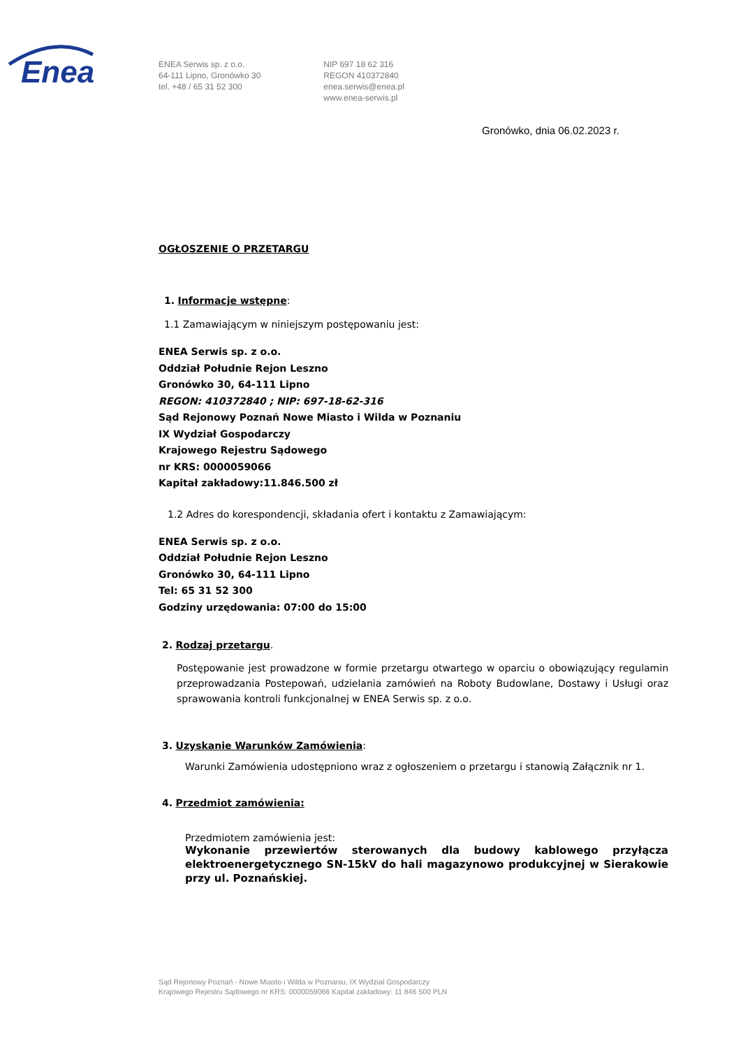Enea
ENEA Serwis sp. z o.o.
64-111 Lipno, Gronówko 30
tel. +48 / 65 31 52 300
NIP 697 18 62 316
REGON 410372840
enea.serwis@enea.pl
www.enea-serwis.pl
Gronówko, dnia 06.02.2023 r.
OGŁOSZENIE O PRZETARGU
1. Informacje wstępne:
1.1 Zamawiającym w niniejszym postępowaniu jest:
ENEA Serwis sp. z o.o.
Oddział Południe Rejon Leszno
Gronówko 30, 64-111 Lipno
REGON: 410372840 ; NIP: 697-18-62-316
Sąd Rejonowy Poznań Nowe Miasto i Wilda w Poznaniu
IX Wydział Gospodarczy
Krajowego Rejestru Sądowego
nr KRS: 0000059066
Kapitał zakładowy:11.846.500 zł
1.2 Adres do korespondencji, składania ofert i kontaktu z Zamawiającym:
ENEA Serwis sp. z o.o.
Oddział Południe Rejon Leszno
Gronówko 30, 64-111 Lipno
Tel: 65 31 52 300
Godziny urzędowania: 07:00 do 15:00
2. Rodzaj przetargu.
Postępowanie jest prowadzone w formie przetargu otwartego w oparciu o obowiązujący regulamin przeprowadzania Postepowań, udzielania zamówień na Roboty Budowlane, Dostawy i Usługi oraz sprawowania kontroli funkcjonalnej w ENEA Serwis sp. z o.o.
3. Uzyskanie Warunków Zamówienia:
Warunki Zamówienia udostępniono wraz z ogłoszeniem o przetargu i stanowią Załącznik nr 1.
4. Przedmiot zamówienia:
Przedmiotem zamówienia jest:
Wykonanie przewiertów sterowanych dla budowy kablowego przyłącza elektroenergetycznego SN-15kV do hali magazynowo produkcyjnej w Sierakowie przy ul. Poznańskiej.
Sąd Rejonowy Poznań - Nowe Miasto i Wilda w Poznaniu, IX Wydział Gospodarczy
Krajowego Rejestru Sądowego nr KRS: 0000059066 Kapitał zakładowy: 11 846 500 PLN